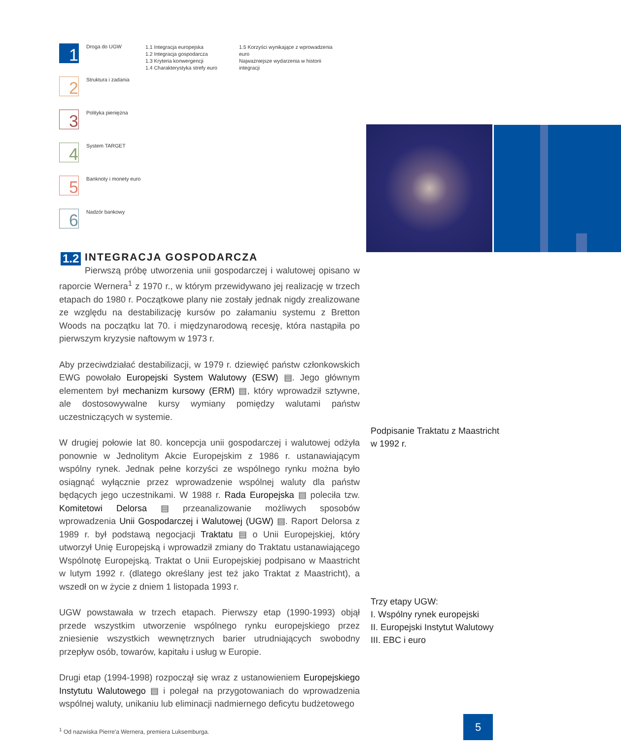1
Droga do UGW
1.1 Integracja europejska
1.2 Integracja gospodarcza
1.3 Kryteria konwergencji
1.4 Charakterystyka strefy euro
1.5 Korzyści wynikające z wprowadzenia euro
Najważniejsze wydarzenia w historii integracji
2
Struktura i zadania
3
Polityka pieniężna
4
System TARGET
5
Banknoty i monety euro
6
Nadzór bankowy
1.2 INTEGRACJA GOSPODARCZA
Pierwszą próbę utworzenia unii gospodarczej i walutowej opisano w raporcie Wernera<sup>1</sup> z 1970 r., w którym przewidywano jej realizację w trzech etapach do 1980 r. Początkowe plany nie zostały jednak nigdy zrealizowane ze względu na destabilizację kursów po załamaniu systemu z Bretton Woods na początku lat 70. i międzynarodową recesję, która nastąpiła po pierwszym kryzysie naftowym w 1973 r.
Aby przeciwdziałać destabilizacji, w 1979 r. dziewięć państw członkowskich EWG powołało Europejski System Walutowy (ESW) ▤. Jego głównym elementem był mechanizm kursowy (ERM) ▤, który wprowadził sztywne, ale dostosowywalne kursy wymiany pomiędzy walutami państw uczestniczących w systemie.
W drugiej połowie lat 80. koncepcja unii gospodarczej i walutowej odżyła ponownie w Jednolitym Akcie Europejskim z 1986 r. ustanawiającym wspólny rynek. Jednak pełne korzyści ze wspólnego rynku można było osiągnąć wyłącznie przez wprowadzenie wspólnej waluty dla państw będących jego uczestnikami. W 1988 r. Rada Europejska ▤ poleciła tzw. Komitetowi Delorsa ▤ przeanalizowanie możliwych sposobów wprowadzenia Unii Gospodarczej i Walutowej (UGW) ▤. Raport Delorsa z 1989 r. był podstawą negocjacji Traktatu ▤ o Unii Europejskiej, który utworzył Unię Europejską i wprowadził zmiany do Traktatu ustanawiającego Wspólnotę Europejską. Traktat o Unii Europejskiej podpisano w Maastricht w lutym 1992 r. (dlatego określany jest też jako Traktat z Maastricht), a wszedł on w życie z dniem 1 listopada 1993 r.
UGW powstawała w trzech etapach. Pierwszy etap (1990-1993) objął przede wszystkim utworzenie wspólnego rynku europejskiego przez zniesienie wszystkich wewnętrznych barier utrudniających swobodny przepływ osób, towarów, kapitału i usług w Europie.
Drugi etap (1994-1998) rozpoczął się wraz z ustanowieniem Europejskiego Instytutu Walutowego ▤ i polegał na przygotowaniach do wprowadzenia wspólnej waluty, unikaniu lub eliminacji nadmiernego deficytu budżetowego
<sup>1</sup> Od nazwiska Pierre'a Wernera, premiera Luksemburga.
Podpisanie Traktatu z Maastricht
w 1992 r.
Trzy etapy UGW:
I. Wspólny rynek europejski
II. Europejski Instytut Walutowy
III. EBC i euro
5